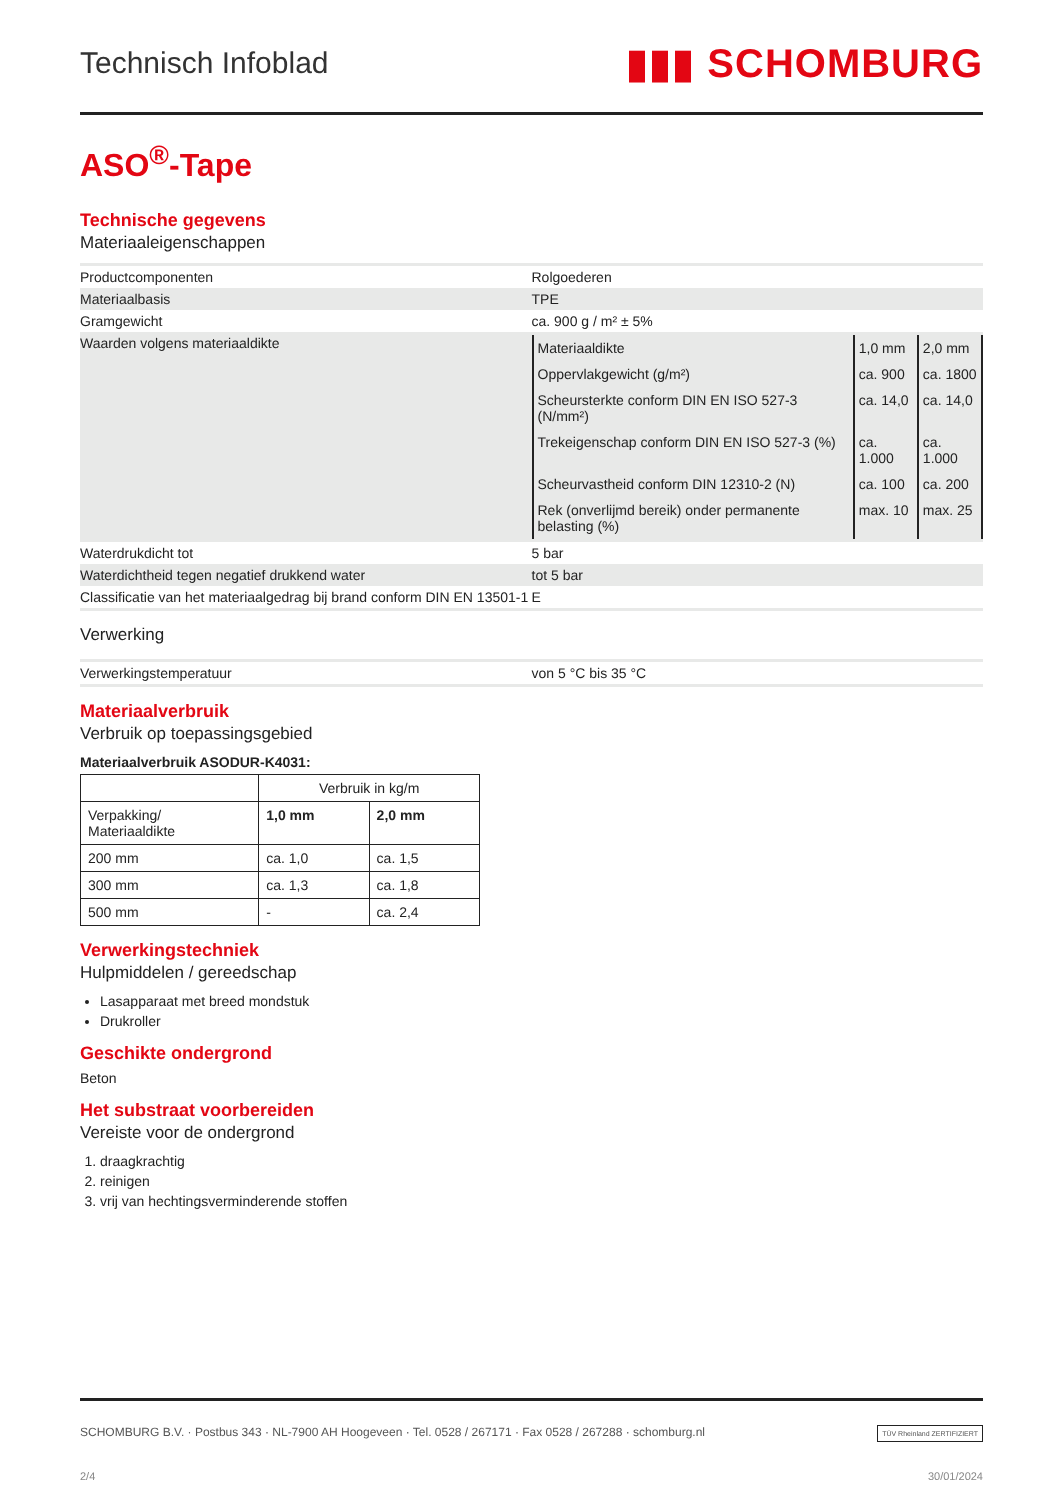Technisch Infoblad ▮▮▮ SCHOMBURG
ASO<sup>®</sup>-Tape
Technische gegevens
Materiaaleigenschappen
| Productcomponenten | Rolgoederen |
| Materiaalbasis | TPE |
| Gramgewicht | ca. 900 g / m² ± 5% |
| Waarden volgens materiaaldikte | / Materiaaldikte / 1,0 mm / 2,0 mm / / Oppervlakgewicht (g/m²) / ca. 900 / ca. 1800 / / Scheursterkte conform DIN EN ISO 527-3 (N/mm²) / ca. 14,0 / ca. 14,0 / / Trekeigenschap conform DIN EN ISO 527-3 (%) / ca. 1.000 / ca. 1.000 / / Scheurvastheid conform DIN 12310-2 (N) / ca. 100 / ca. 200 / / Rek (onverlijmd bereik) onder permanente belasting (%) / max. 10 / max. 25 / |
| Waterdrukdicht tot | 5 bar |
| Waterdichtheid tegen negatief drukkend water | tot 5 bar |
| Classificatie van het materiaalgedrag bij brand conform DIN EN 13501-1 | E |
Verwerking
| Verwerkingstemperatuur | von 5 °C bis 35 °C |
Materiaalverbruik
Verbruik op toepassingsgebied
Materiaalverbruik ASODUR-K4031:
| | Verbruik in kg/m | |
| --- | --- | --- |
| Verpakking/ Materiaaldikte | 1,0 mm | 2,0 mm |
| 200 mm | ca. 1,0 | ca. 1,5 |
| 300 mm | ca. 1,3 | ca. 1,8 |
| 500 mm | - | ca. 2,4 |
Verwerkingstechniek
Hulpmiddelen / gereedschap
Lasapparaat met breed mondstuk
Drukroller
Geschikte ondergrond
Beton
Het substraat voorbereiden
Vereiste voor de ondergrond
1. draagkrachtig
2. reinigen
3. vrij van hechtingsverminderende stoffen
SCHOMBURG B.V. · Postbus 343 · NL-7900 AH Hoogeveen · Tel. 0528 / 267171 · Fax 0528 / 267288 · schomburg.nl TÜV Rheinland ZERTIFIZIERT
2/4 30/01/2024